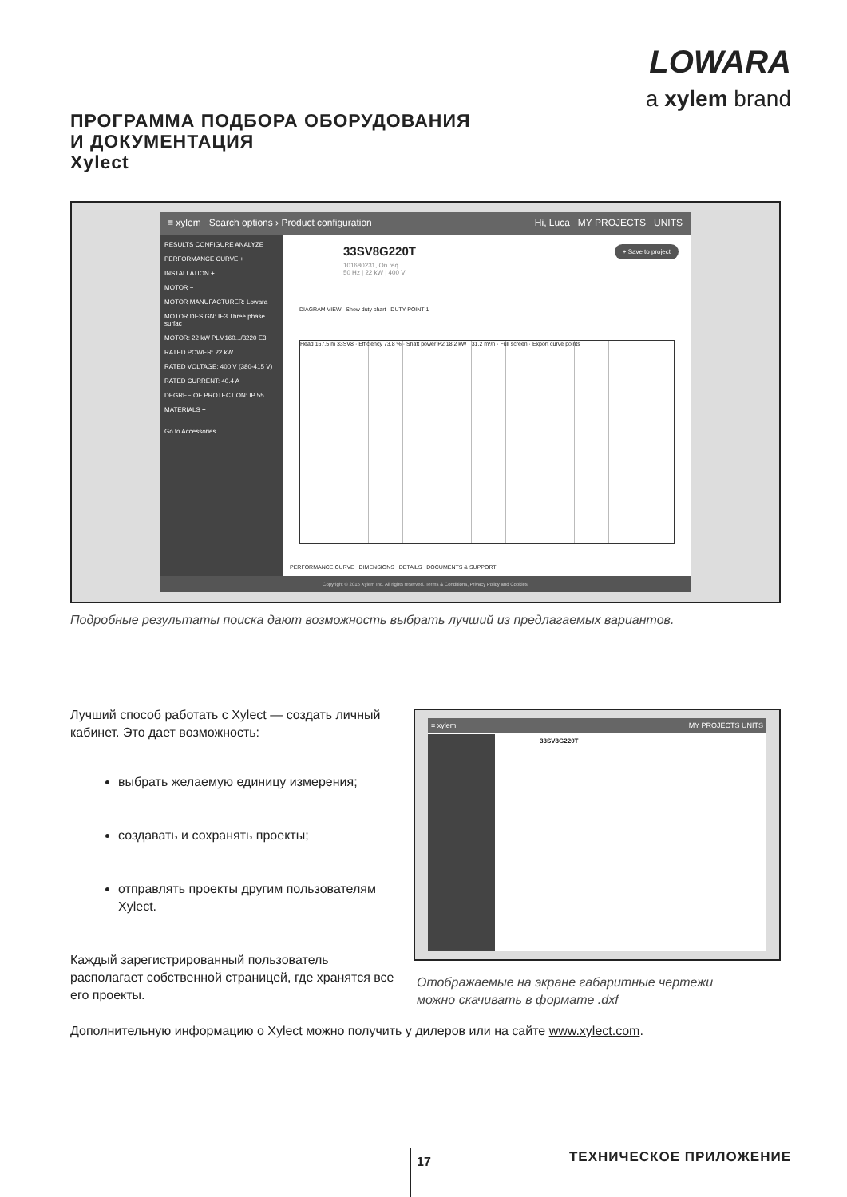LOWARA
a xylem brand
ПРОГРАММА ПОДБОРА ОБОРУДОВАНИЯ
И ДОКУМЕНТАЦИЯ
Xylect
≡ xylem Search options › Product configuration Hi, Luca MY PROJECTS UNITS
RESULTS CONFIGURE ANALYZE
PERFORMANCE CURVE +
INSTALLATION +
MOTOR −
MOTOR MANUFACTURER: Lowara
MOTOR DESIGN: IE3 Three phase surfac
MOTOR: 22 kW PLM160.../3220 E3
RATED POWER: 22 kW
RATED VOLTAGE: 400 V (380-415 V)
RATED CURRENT: 40.4 A
DEGREE OF PROTECTION: IP 55
MATERIALS +
Go to Accessories
33SV8G220T
101680231, On req.
50 Hz | 22 kW | 400 V
+ Save to project
DIAGRAM VIEW Show duty chart DUTY POINT 1
Head 167.5 m 33SV8 · Efficiency 73.8 % · Shaft power P2 18.2 kW · 31.2 m³/h · Full screen · Export curve points
PERFORMANCE CURVE DIMENSIONS DETAILS DOCUMENTS & SUPPORT
Copyright © 2015 Xylem Inc. All rights reserved. Terms & Conditions, Privacy Policy and Cookies
Подробные результаты поиска дают возможность выбрать лучший из предлагаемых вариантов.
Лучший способ работать с Xylect — создать личный кабинет. Это дает возможность:
выбрать желаемую единицу измерения;
создавать и сохранять проекты;
отправлять проекты другим пользователям Xylect.
Каждый зарегистрированный пользователь располагает собственной страницей, где хранятся все его проекты.
≡ xylem MY PROJECTS UNITS
33SV8G220T
Отображаемые на экране габаритные чертежи
можно скачивать в формате .dxf
Дополнительную информацию о Xylect можно получить у дилеров или на сайте www.xylect.com.
17 ТЕХНИЧЕСКОЕ ПРИЛОЖЕНИЕ